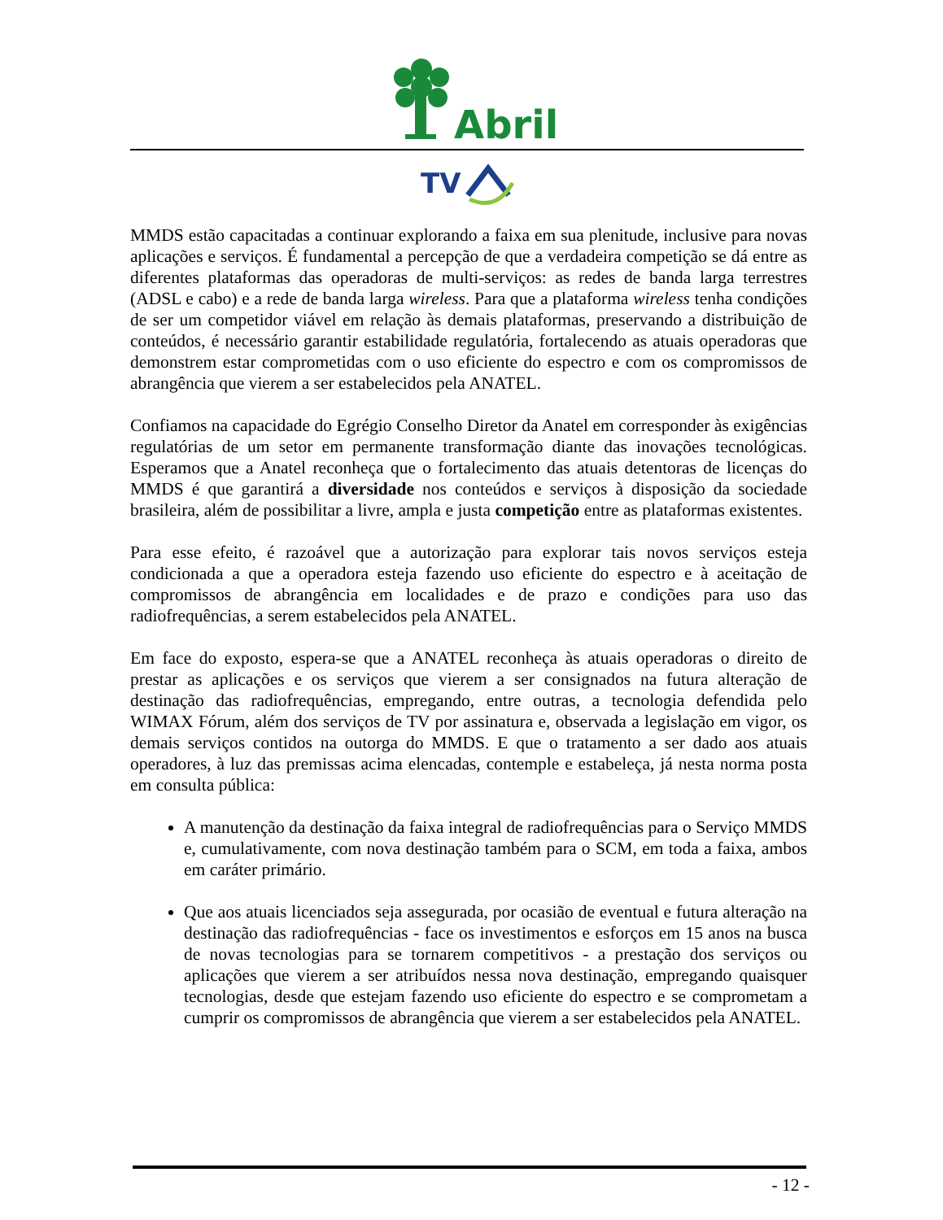Abril
TV
MMDS estão capacitadas a continuar explorando a faixa em sua plenitude, inclusive para novas aplicações e serviços. É fundamental a percepção de que a verdadeira competição se dá entre as diferentes plataformas das operadoras de multi-serviços: as redes de banda larga terrestres (ADSL e cabo) e a rede de banda larga wireless. Para que a plataforma wireless tenha condições de ser um competidor viável em relação às demais plataformas, preservando a distribuição de conteúdos, é necessário garantir estabilidade regulatória, fortalecendo as atuais operadoras que demonstrem estar comprometidas com o uso eficiente do espectro e com os compromissos de abrangência que vierem a ser estabelecidos pela ANATEL.
Confiamos na capacidade do Egrégio Conselho Diretor da Anatel em corresponder às exigências regulatórias de um setor em permanente transformação diante das inovações tecnológicas. Esperamos que a Anatel reconheça que o fortalecimento das atuais detentoras de licenças do MMDS é que garantirá a diversidade nos conteúdos e serviços à disposição da sociedade brasileira, além de possibilitar a livre, ampla e justa competição entre as plataformas existentes.
Para esse efeito, é razoável que a autorização para explorar tais novos serviços esteja condicionada a que a operadora esteja fazendo uso eficiente do espectro e à aceitação de compromissos de abrangência em localidades e de prazo e condições para uso das radiofrequências, a serem estabelecidos pela ANATEL.
Em face do exposto, espera-se que a ANATEL reconheça às atuais operadoras o direito de prestar as aplicações e os serviços que vierem a ser consignados na futura alteração de destinação das radiofrequências, empregando, entre outras, a tecnologia defendida pelo WIMAX Fórum, além dos serviços de TV por assinatura e, observada a legislação em vigor, os demais serviços contidos na outorga do MMDS. E que o tratamento a ser dado aos atuais operadores, à luz das premissas acima elencadas, contemple e estabeleça, já nesta norma posta em consulta pública:
A manutenção da destinação da faixa integral de radiofrequências para o Serviço MMDS e, cumulativamente, com nova destinação também para o SCM, em toda a faixa, ambos em caráter primário.
Que aos atuais licenciados seja assegurada, por ocasião de eventual e futura alteração na destinação das radiofrequências - face os investimentos e esforços em 15 anos na busca de novas tecnologias para se tornarem competitivos - a prestação dos serviços ou aplicações que vierem a ser atribuídos nessa nova destinação, empregando quaisquer tecnologias, desde que estejam fazendo uso eficiente do espectro e se comprometam a cumprir os compromissos de abrangência que vierem a ser estabelecidos pela ANATEL.
- 12 -